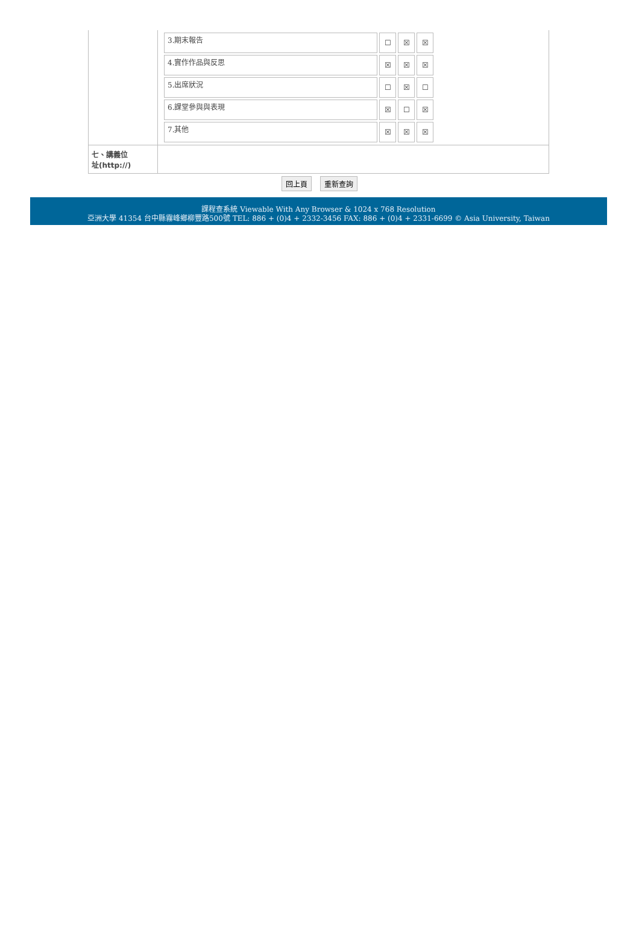| | / 3.期末報告 / ☐ / ☒ / ☒ / / 4.實作作品與反思 / ☒ / ☒ / ☒ / / 5.出席狀況 / ☐ / ☒ / ☐ / / 6.課堂參與與表現 / ☒ / ☐ / ☒ / / 7.其他 / ☒ / ☒ / ☒ / |
| 七、講義位 址(http://) | |
回上頁 重新查詢
課程查系統 Viewable With Any Browser & 1024 x 768 Resolution
亞洲大學 41354 台中縣霧峰鄉柳豐路500號 TEL: 886 + (0)4 + 2332-3456 FAX: 886 + (0)4 + 2331-6699 © Asia University, Taiwan